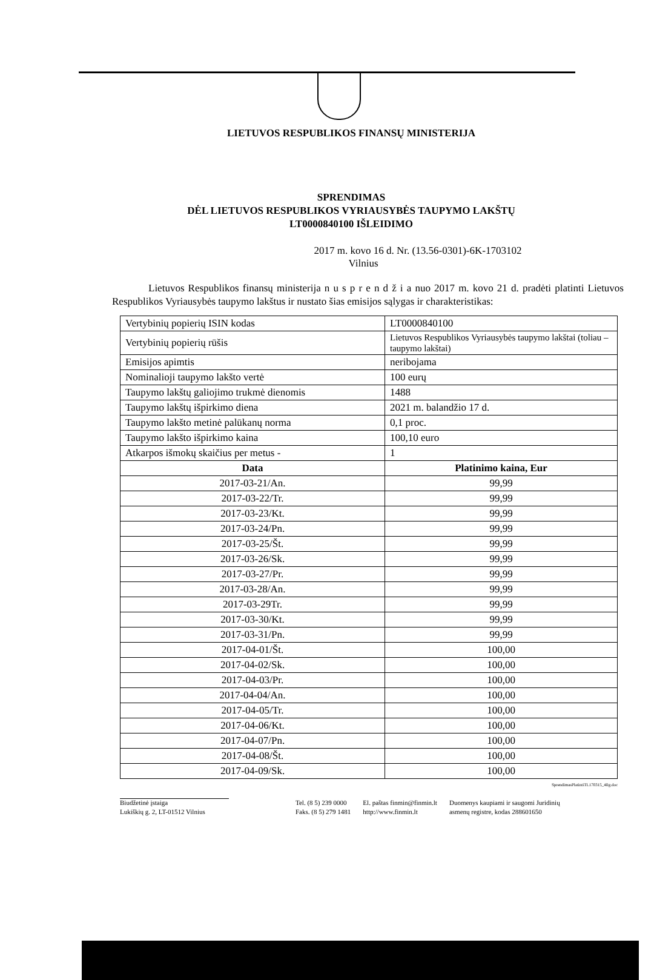LIETUVOS RESPUBLIKOS FINANSŲ MINISTERIJA
SPRENDIMAS
DĖL LIETUVOS RESPUBLIKOS VYRIAUSYBĖS TAUPYMO LAKŠTŲ
LT0000840100 IŠLEIDIMO
2017 m. kovo 16 d. Nr. (13.56-0301)-6K-1703102
Vilnius
Lietuvos Respublikos finansų ministerija n u s p r e n d ž i a nuo 2017 m. kovo 21 d. pradėti platinti Lietuvos Respublikos Vyriausybės taupymo lakštus ir nustato šias emisijos sąlygas ir charakteristikas:
| Vertybinių popierių ISIN kodas | LT0000840100 |
| Vertybinių popierių rūšis | Lietuvos Respublikos Vyriausybės taupymo lakštai (toliau – taupymo lakštai) |
| Emisijos apimtis | neribojama |
| Nominalioji taupymo lakšto vertė | 100 eurų |
| Taupymo lakštų galiojimo trukmė dienomis | 1488 |
| Taupymo lakštų išpirkimo diena | 2021 m. balandžio 17 d. |
| Taupymo lakšto metinė palūkanų norma | 0,1 proc. |
| Taupymo lakšto išpirkimo kaina | 100,10 euro |
| Atkarpos išmokų skaičius per metus - | 1 |
| Data | Platinimo kaina, Eur |
| 2017-03-21/An. | 99,99 |
| 2017-03-22/Tr. | 99,99 |
| 2017-03-23/Kt. | 99,99 |
| 2017-03-24/Pn. | 99,99 |
| 2017-03-25/Št. | 99,99 |
| 2017-03-26/Sk. | 99,99 |
| 2017-03-27/Pr. | 99,99 |
| 2017-03-28/An. | 99,99 |
| 2017-03-29Tr. | 99,99 |
| 2017-03-30/Kt. | 99,99 |
| 2017-03-31/Pn. | 99,99 |
| 2017-04-01/Št. | 100,00 |
| 2017-04-02/Sk. | 100,00 |
| 2017-04-03/Pr. | 100,00 |
| 2017-04-04/An. | 100,00 |
| 2017-04-05/Tr. | 100,00 |
| 2017-04-06/Kt. | 100,00 |
| 2017-04-07/Pn. | 100,00 |
| 2017-04-08/Št. | 100,00 |
| 2017-04-09/Sk. | 100,00 |
SprendimasPlatintiTL170315_4llg.doc
Biudžetinė įstaiga
Lukiškių g. 2, LT-01512 Vilnius
Tel. (8 5) 239 0000
Faks. (8 5) 279 1481
El. paštas finmin@finmin.lt
http://www.finmin.lt
Duomenys kaupiami ir saugomi Juridinių
asmenų registre, kodas 288601650